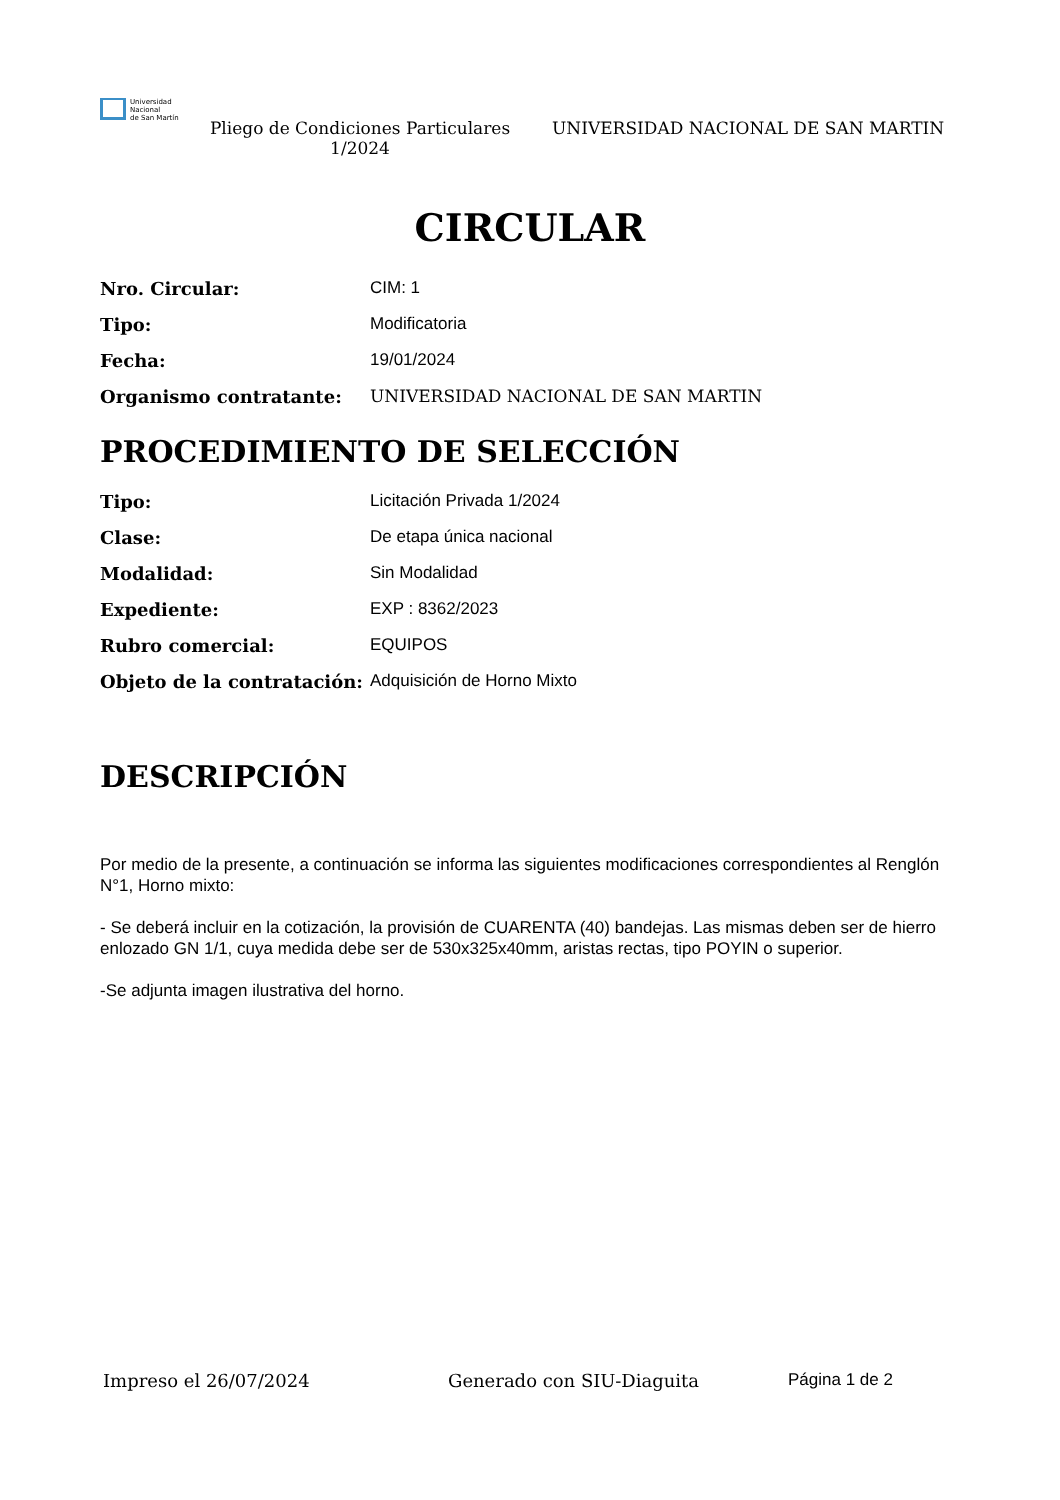Universidad
Nacional
de San Martín
Pliego de Condiciones Particulares 1/2024
UNIVERSIDAD NACIONAL DE SAN MARTIN
CIRCULAR
Nro. Circular: CIM: 1
Tipo: Modificatoria
Fecha: 19/01/2024
Organismo contratante: UNIVERSIDAD NACIONAL DE SAN MARTIN
PROCEDIMIENTO DE SELECCIÓN
Tipo: Licitación Privada 1/2024
Clase: De etapa única nacional
Modalidad: Sin Modalidad
Expediente: EXP : 8362/2023
Rubro comercial: EQUIPOS
Objeto de la contratación: Adquisición de Horno Mixto
DESCRIPCIÓN
Por medio de la presente, a continuación se informa las siguientes modificaciones correspondientes al Renglón N°1, Horno mixto:
- Se deberá incluir en la cotización, la provisión de CUARENTA (40) bandejas. Las mismas deben ser de hierro enlozado GN 1/1, cuya medida debe ser de 530x325x40mm, aristas rectas, tipo POYIN o superior.
-Se adjunta imagen ilustrativa del horno.
Impreso el 26/07/2024 Generado con SIU-Diaguita Página 1 de 2